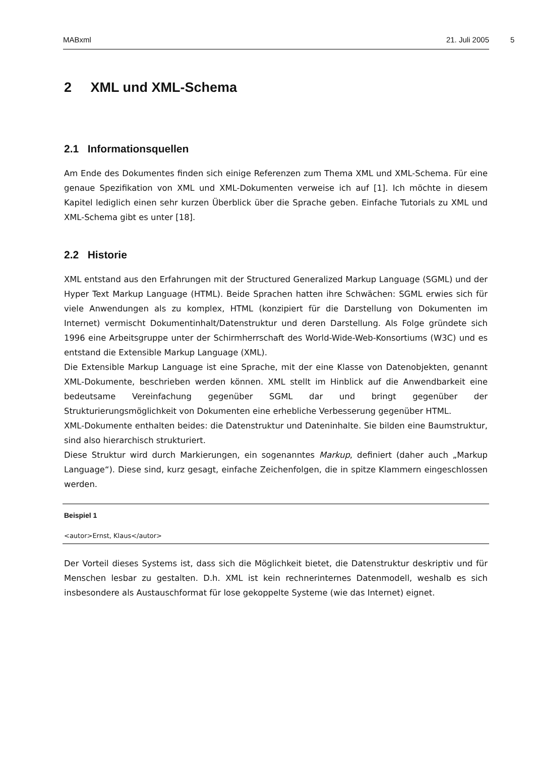MABxml 21. Juli 2005 5
2 XML und XML-Schema
2.1 Informationsquellen
Am Ende des Dokumentes finden sich einige Referenzen zum Thema XML und XML-Schema. Für eine genaue Spezifikation von XML und XML-Dokumenten verweise ich auf [1]. Ich möchte in diesem Kapitel lediglich einen sehr kurzen Überblick über die Sprache geben. Einfache Tutorials zu XML und XML-Schema gibt es unter [18].
2.2 Historie
XML entstand aus den Erfahrungen mit der Structured Generalized Markup Language (SGML) und der Hyper Text Markup Language (HTML). Beide Sprachen hatten ihre Schwächen: SGML erwies sich für viele Anwendungen als zu komplex, HTML (konzipiert für die Darstellung von Dokumenten im Internet) vermischt Dokumentinhalt/Datenstruktur und deren Darstellung. Als Folge gründete sich 1996 eine Arbeitsgruppe unter der Schirmherrschaft des World-Wide-Web-Konsortiums (W3C) und es entstand die Extensible Markup Language (XML).
Die Extensible Markup Language ist eine Sprache, mit der eine Klasse von Datenobjekten, genannt XML-Dokumente, beschrieben werden können. XML stellt im Hinblick auf die Anwendbarkeit eine bedeutsame Vereinfachung gegenüber SGML dar und bringt gegenüber der Strukturierungsmöglichkeit von Dokumenten eine erhebliche Verbesserung gegenüber HTML.
XML-Dokumente enthalten beides: die Datenstruktur und Dateninhalte. Sie bilden eine Baumstruktur, sind also hierarchisch strukturiert.
Diese Struktur wird durch Markierungen, ein sogenanntes Markup, definiert (daher auch „Markup Language“). Diese sind, kurz gesagt, einfache Zeichenfolgen, die in spitze Klammern eingeschlossen werden.
Beispiel 1
<autor>Ernst, Klaus</autor>
Der Vorteil dieses Systems ist, dass sich die Möglichkeit bietet, die Datenstruktur deskriptiv und für Menschen lesbar zu gestalten. D.h. XML ist kein rechnerinternes Datenmodell, weshalb es sich insbesondere als Austauschformat für lose gekoppelte Systeme (wie das Internet) eignet.